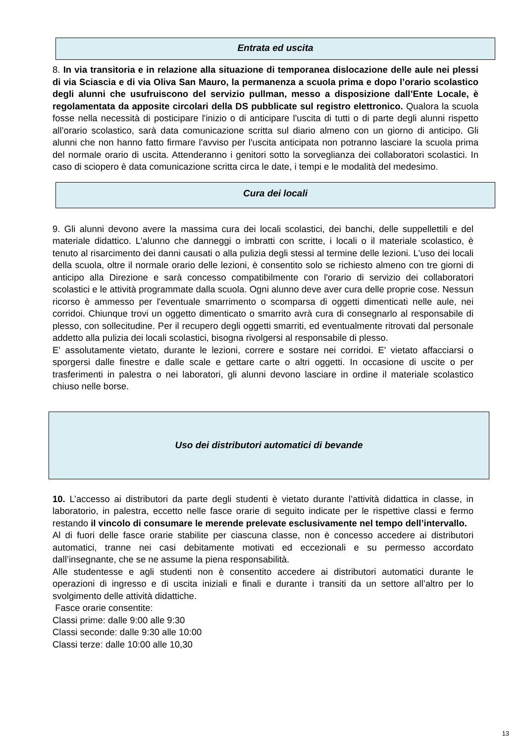Entrata ed uscita
8. In via transitoria e in relazione alla situazione di temporanea dislocazione delle aule nei plessi di via Sciascia e di via Oliva San Mauro, la permanenza a scuola prima e dopo l’orario scolastico degli alunni che usufruiscono del servizio pullman, messo a disposizione dall’Ente Locale, è regolamentata da apposite circolari della DS pubblicate sul registro elettronico. Qualora la scuola fosse nella necessità di posticipare l'inizio o di anticipare l'uscita di tutti o di parte degli alunni rispetto all’orario scolastico, sarà data comunicazione scritta sul diario almeno con un giorno di anticipo. Gli alunni che non hanno fatto firmare l'avviso per l'uscita anticipata non potranno lasciare la scuola prima del normale orario di uscita. Attenderanno i genitori sotto la sorveglianza dei collaboratori scolastici. In caso di sciopero è data comunicazione scritta circa le date, i tempi e le modalità del medesimo.
Cura dei locali
9. Gli alunni devono avere la massima cura dei locali scolastici, dei banchi, delle suppellettili e del materiale didattico. L'alunno che danneggi o imbratti con scritte, i locali o il materiale scolastico, è tenuto al risarcimento dei danni causati o alla pulizia degli stessi al termine delle lezioni. L'uso dei locali della scuola, oltre il normale orario delle lezioni, è consentito solo se richiesto almeno con tre giorni di anticipo alla Direzione e sarà concesso compatibilmente con l'orario di servizio dei collaboratori scolastici e le attività programmate dalla scuola. Ogni alunno deve aver cura delle proprie cose. Nessun ricorso è ammesso per l'eventuale smarrimento o scomparsa di oggetti dimenticati nelle aule, nei corridoi. Chiunque trovi un oggetto dimenticato o smarrito avrà cura di consegnarlo al responsabile di plesso, con sollecitudine. Per il recupero degli oggetti smarriti, ed eventualmente ritrovati dal personale addetto alla pulizia dei locali scolastici, bisogna rivolgersi al responsabile di plesso.
E' assolutamente vietato, durante le lezioni, correre e sostare nei corridoi. E' vietato affacciarsi o sporgersi dalle finestre e dalle scale e gettare carte o altri oggetti. In occasione di uscite o per trasferimenti in palestra o nei laboratori, gli alunni devono lasciare in ordine il materiale scolastico chiuso nelle borse.
Uso dei distributori automatici di bevande
10. L’accesso ai distributori da parte degli studenti è vietato durante l’attività didattica in classe, in laboratorio, in palestra, eccetto nelle fasce orarie di seguito indicate per le rispettive classi e fermo restando il vincolo di consumare le merende prelevate esclusivamente nel tempo dell’intervallo.
Al di fuori delle fasce orarie stabilite per ciascuna classe, non è concesso accedere ai distributori automatici, tranne nei casi debitamente motivati ed eccezionali e su permesso accordato dall’insegnante, che se ne assume la piena responsabilità.
Alle studentesse e agli studenti non è consentito accedere ai distributori automatici durante le operazioni di ingresso e di uscita iniziali e finali e durante i transiti da un settore all’altro per lo svolgimento delle attività didattiche.
Fasce orarie consentite:
Classi prime: dalle 9:00 alle 9:30
Classi seconde: dalle 9:30 alle 10:00
Classi terze: dalle 10:00 alle 10,30
13